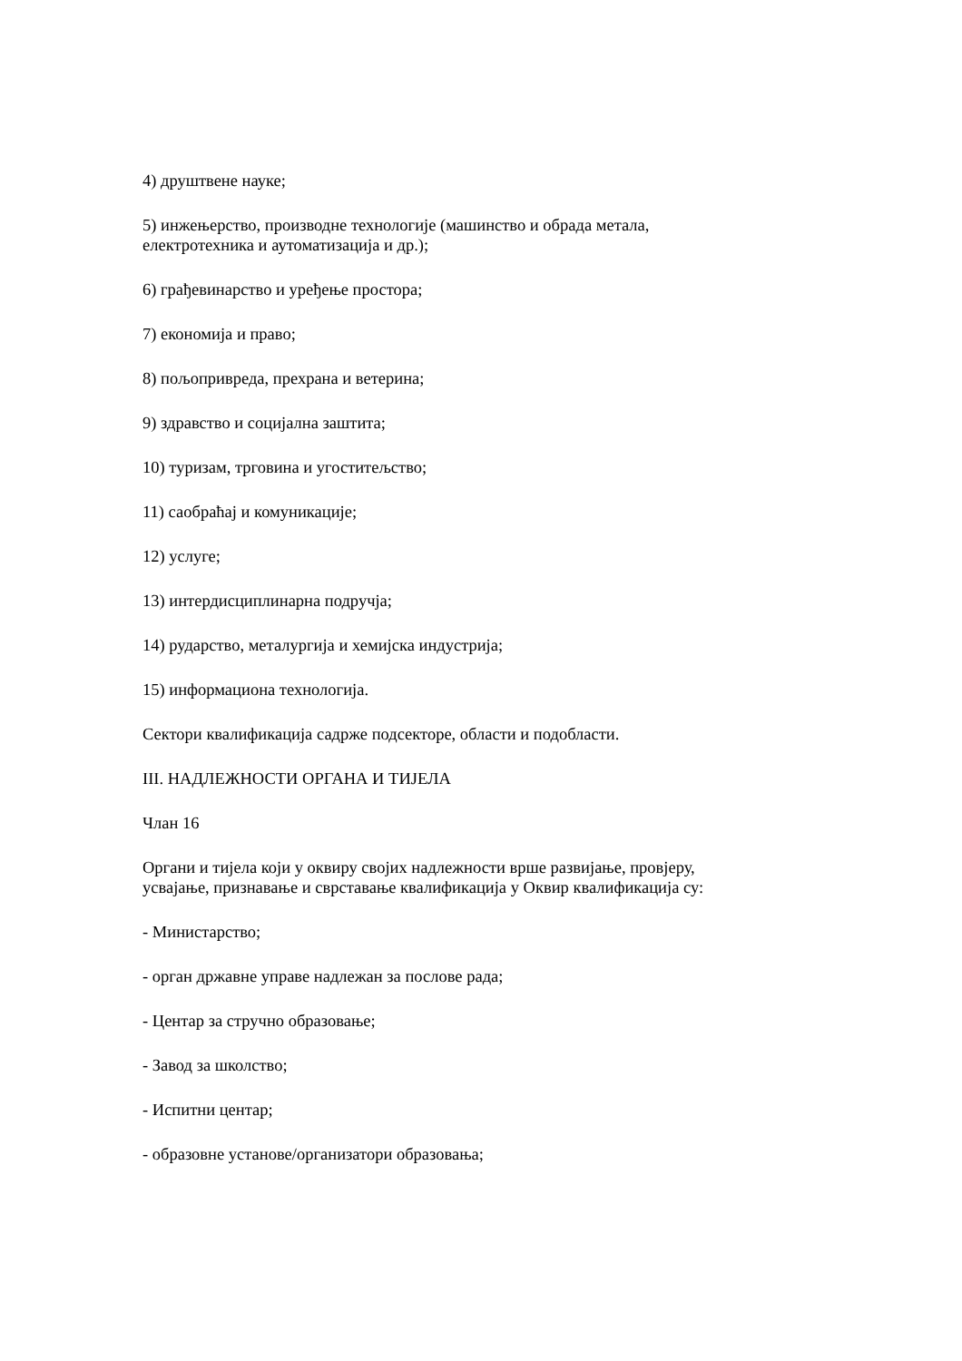4) друштвене науке;
5) инжењерство, производне технологије (машинство и обрада метала,
електротехника и аутоматизација и др.);
6) грађевинарство и уређење простора;
7) економија и право;
8) пољопривреда, прехрана и ветерина;
9) здравство и социјална заштита;
10) туризам, трговина и угоститељство;
11) саобраћај и комуникације;
12) услуге;
13) интердисциплинарна подручја;
14) рударство, металургија и хемијска индустрија;
15) информациона технологија.
Сектори квалификација садрже подсекторе, области и подобласти.
III. НАДЛЕЖНОСТИ ОРГАНА И ТИЈЕЛА
Члан 16
Органи и тијела који у оквиру својих надлежности врше развијање, провјеру,
усвајање, признавање и сврставање квалификација у Оквир квалификација су:
- Министарство;
- орган државне управе надлежан за послове рада;
- Центар за стручно образовање;
- Завод за школство;
- Испитни центар;
- образовне установе/организатори образовања;